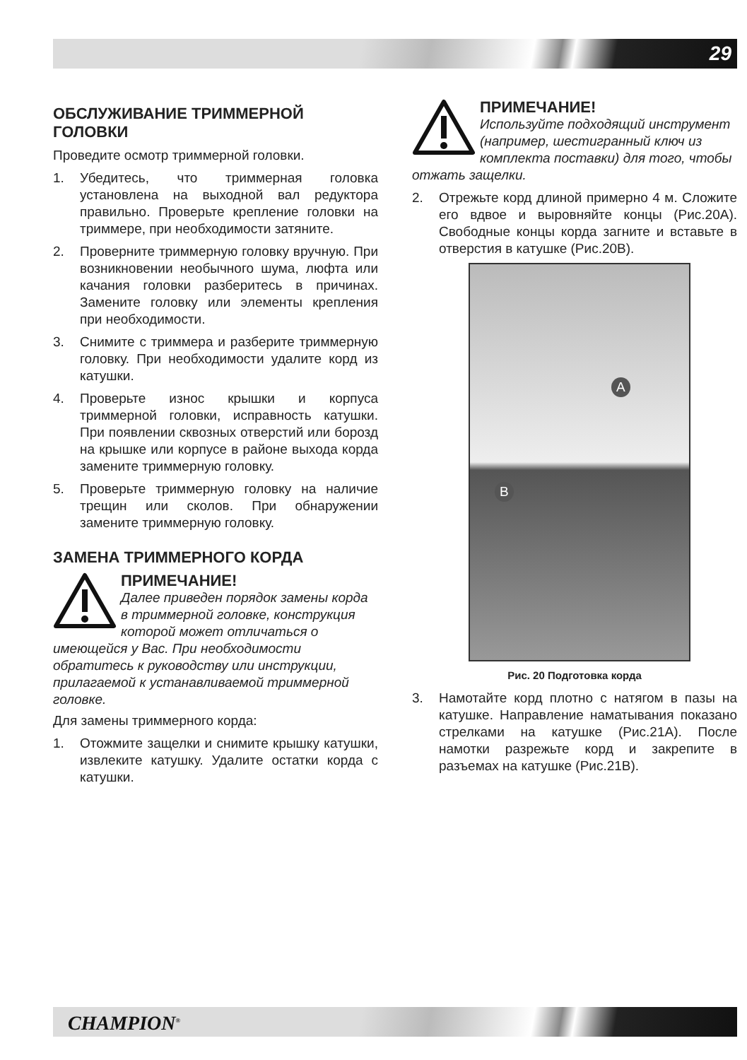29
ОБСЛУЖИВАНИЕ ТРИММЕРНОЙ ГОЛОВКИ
Проведите осмотр триммерной головки.
1. Убедитесь, что триммерная головка установлена на выходной вал редуктора правильно. Проверьте крепление головки на триммере, при необходимости затяните.
2. Проверните триммерную головку вручную. При возникновении необычного шума, люфта или качания головки разберитесь в причинах. Замените головку или элементы крепления при необходимости.
3. Снимите с триммера и разберите триммерную головку. При необходимости удалите корд из катушки.
4. Проверьте износ крышки и корпуса триммерной головки, исправность катушки. При появлении сквозных отверстий или борозд на крышке или корпусе в районе выхода корда замените триммерную головку.
5. Проверьте триммерную головку на наличие трещин или сколов. При обнаружении замените триммерную головку.
ЗАМЕНА ТРИММЕРНОГО КОРДА
ПРИМЕЧАНИЕ!
Далее приведен порядок замены корда в триммерной головке, конструкция которой может отличаться о имеющейся у Вас. При необходимости обратитесь к руководству или инструкции, прилагаемой к устанавливаемой триммерной головке.
Для замены триммерного корда:
1. Отожмите защелки и снимите крышку катушки, извлеките катушку. Удалите остатки корда с катушки.
ПРИМЕЧАНИЕ!
Используйте подходящий инструмент (например, шестигранный ключ из комплекта поставки) для того, чтобы отжать защелки.
2. Отрежьте корд длиной примерно 4 м. Сложите его вдвое и выровняйте концы (Рис.20A). Свободные концы корда загните и вставьте в отверстия в катушке (Рис.20B).
A
B
Рис. 20 Подготовка корда
3. Намотайте корд плотно с натягом в пазы на катушке. Направление наматывания показано стрелками на катушке (Рис.21A). После намотки разрежьте корд и закрепите в разъемах на катушке (Рис.21B).
CHAMPION<sup>®</sup>